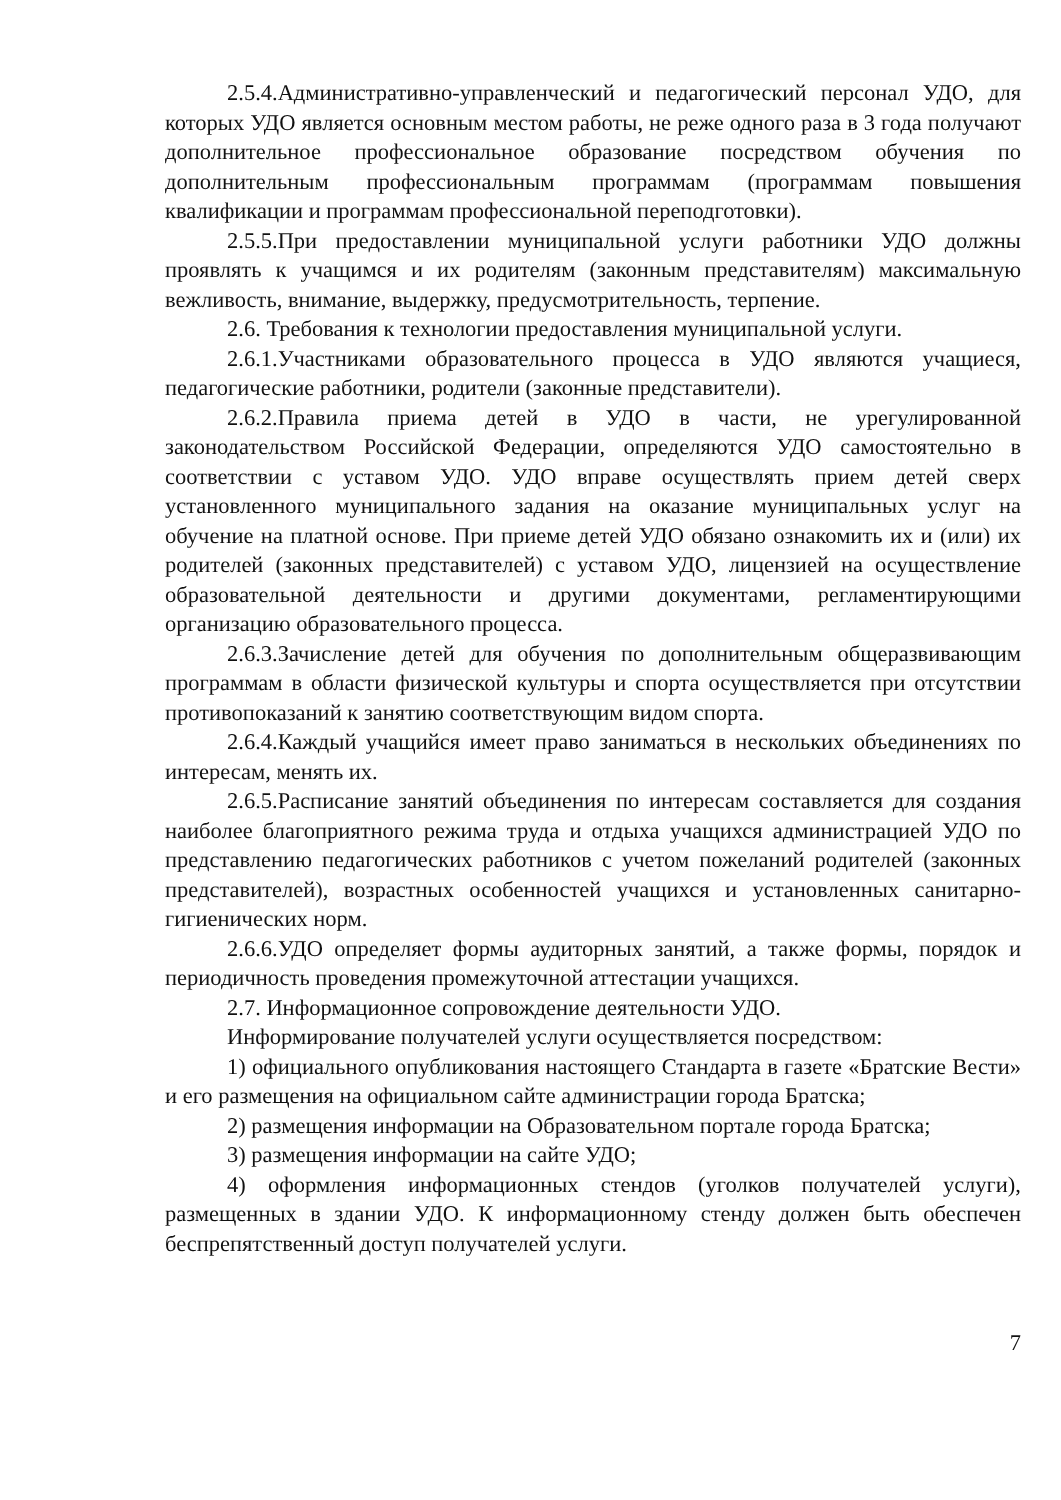2.5.4.Административно-управленческий и педагогический персонал УДО, для которых УДО является основным местом работы, не реже одного раза в 3 года получают дополнительное профессиональное образование посредством обучения по дополнительным профессиональным программам (программам повышения квалификации и программам профессиональной переподготовки).
2.5.5.При предоставлении муниципальной услуги работники УДО должны проявлять к учащимся и их родителям (законным представителям) максимальную вежливость, внимание, выдержку, предусмотрительность, терпение.
2.6. Требования к технологии предоставления муниципальной услуги.
2.6.1.Участниками образовательного процесса в УДО являются учащиеся, педагогические работники, родители (законные представители).
2.6.2.Правила приема детей в УДО в части, не урегулированной законодательством Российской Федерации, определяются УДО самостоятельно в соответствии с уставом УДО. УДО вправе осуществлять прием детей сверх установленного муниципального задания на оказание муниципальных услуг на обучение на платной основе. При приеме детей УДО обязано ознакомить их и (или) их родителей (законных представителей) с уставом УДО, лицензией на осуществление образовательной деятельности и другими документами, регламентирующими организацию образовательного процесса.
2.6.3.Зачисление детей для обучения по дополнительным общеразвивающим программам в области физической культуры и спорта осуществляется при отсутствии противопоказаний к занятию соответствующим видом спорта.
2.6.4.Каждый учащийся имеет право заниматься в нескольких объединениях по интересам, менять их.
2.6.5.Расписание занятий объединения по интересам составляется для создания наиболее благоприятного режима труда и отдыха учащихся администрацией УДО по представлению педагогических работников с учетом пожеланий родителей (законных представителей), возрастных особенностей учащихся и установленных санитарно-гигиенических норм.
2.6.6.УДО определяет формы аудиторных занятий, а также формы, порядок и периодичность проведения промежуточной аттестации учащихся.
2.7. Информационное сопровождение деятельности УДО.
Информирование получателей услуги осуществляется посредством:
1) официального опубликования настоящего Стандарта в газете «Братские Вести» и его размещения на официальном сайте администрации города Братска;
2) размещения информации на Образовательном портале города Братска;
3) размещения информации на сайте УДО;
4) оформления информационных стендов (уголков получателей услуги), размещенных в здании УДО. К информационному стенду должен быть обеспечен беспрепятственный доступ получателей услуги.
7